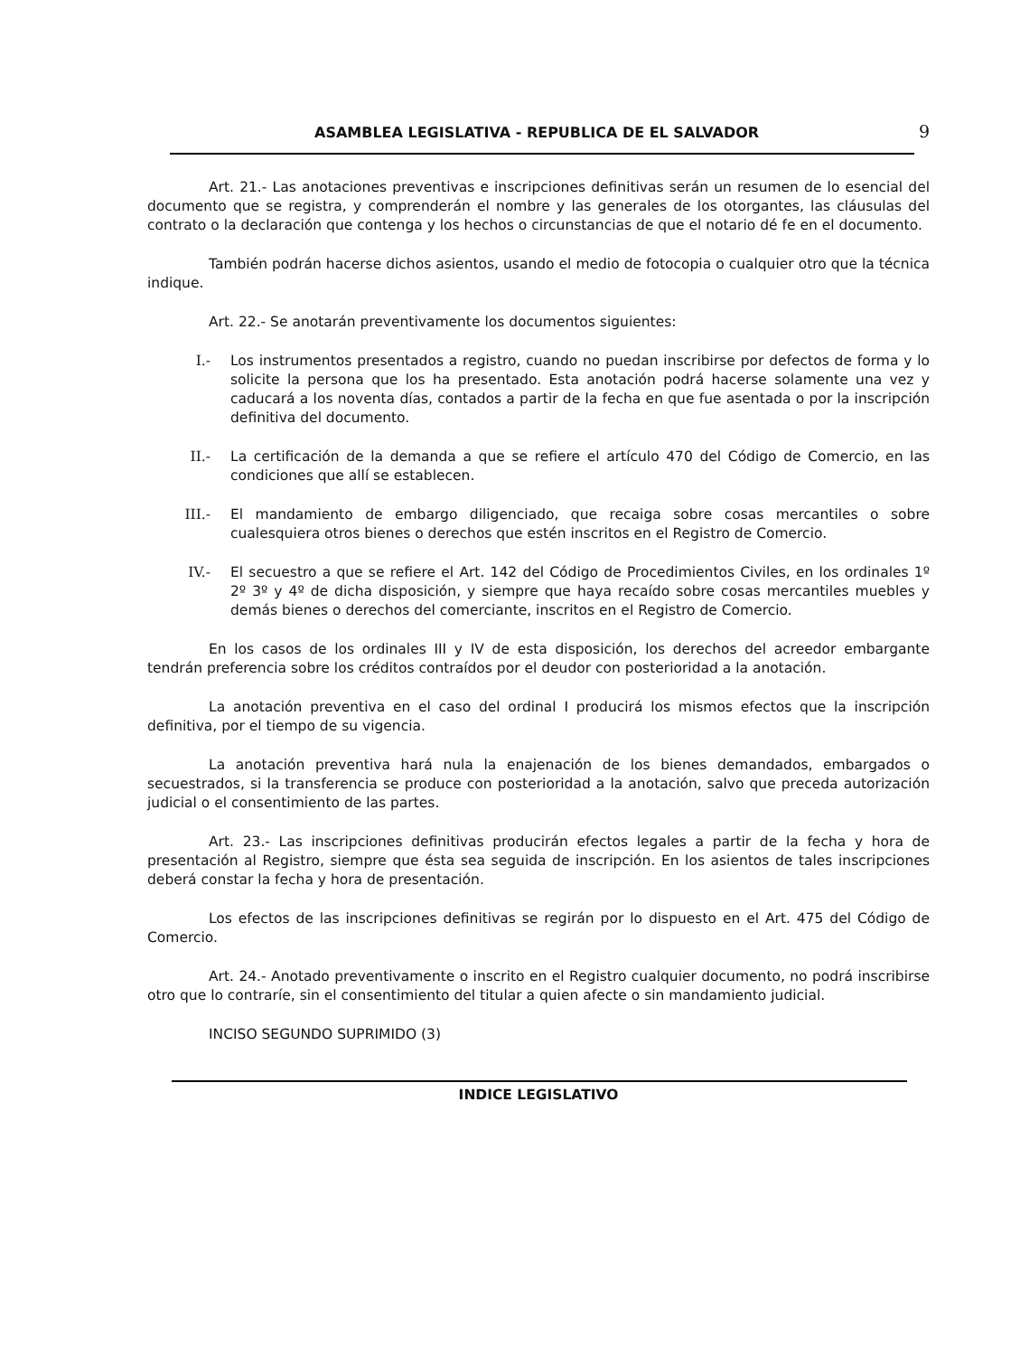ASAMBLEA LEGISLATIVA - REPUBLICA DE EL SALVADOR 9
Art. 21.- Las anotaciones preventivas e inscripciones definitivas serán un resumen de lo esencial del documento que se registra, y comprenderán el nombre y las generales de los otorgantes, las cláusulas del contrato o la declaración que contenga y los hechos o circunstancias de que el notario dé fe en el documento.
También podrán hacerse dichos asientos, usando el medio de fotocopia o cualquier otro que la técnica indique.
Art. 22.- Se anotarán preventivamente los documentos siguientes:
I.- Los instrumentos presentados a registro, cuando no puedan inscribirse por defectos de forma y lo solicite la persona que los ha presentado. Esta anotación podrá hacerse solamente una vez y caducará a los noventa días, contados a partir de la fecha en que fue asentada o por la inscripción definitiva del documento.
II.- La certificación de la demanda a que se refiere el artículo 470 del Código de Comercio, en las condiciones que allí se establecen.
III.- El mandamiento de embargo diligenciado, que recaiga sobre cosas mercantiles o sobre cualesquiera otros bienes o derechos que estén inscritos en el Registro de Comercio.
IV.- El secuestro a que se refiere el Art. 142 del Código de Procedimientos Civiles, en los ordinales 1º 2º 3º y 4º de dicha disposición, y siempre que haya recaído sobre cosas mercantiles muebles y demás bienes o derechos del comerciante, inscritos en el Registro de Comercio.
En los casos de los ordinales III y IV de esta disposición, los derechos del acreedor embargante tendrán preferencia sobre los créditos contraídos por el deudor con posterioridad a la anotación.
La anotación preventiva en el caso del ordinal I producirá los mismos efectos que la inscripción definitiva, por el tiempo de su vigencia.
La anotación preventiva hará nula la enajenación de los bienes demandados, embargados o secuestrados, si la transferencia se produce con posterioridad a la anotación, salvo que preceda autorización judicial o el consentimiento de las partes.
Art. 23.- Las inscripciones definitivas producirán efectos legales a partir de la fecha y hora de presentación al Registro, siempre que ésta sea seguida de inscripción. En los asientos de tales inscripciones deberá constar la fecha y hora de presentación.
Los efectos de las inscripciones definitivas se regirán por lo dispuesto en el Art. 475 del Código de Comercio.
Art. 24.- Anotado preventivamente o inscrito en el Registro cualquier documento, no podrá inscribirse otro que lo contraríe, sin el consentimiento del titular a quien afecte o sin mandamiento judicial.
INCISO SEGUNDO SUPRIMIDO (3)
INDICE LEGISLATIVO